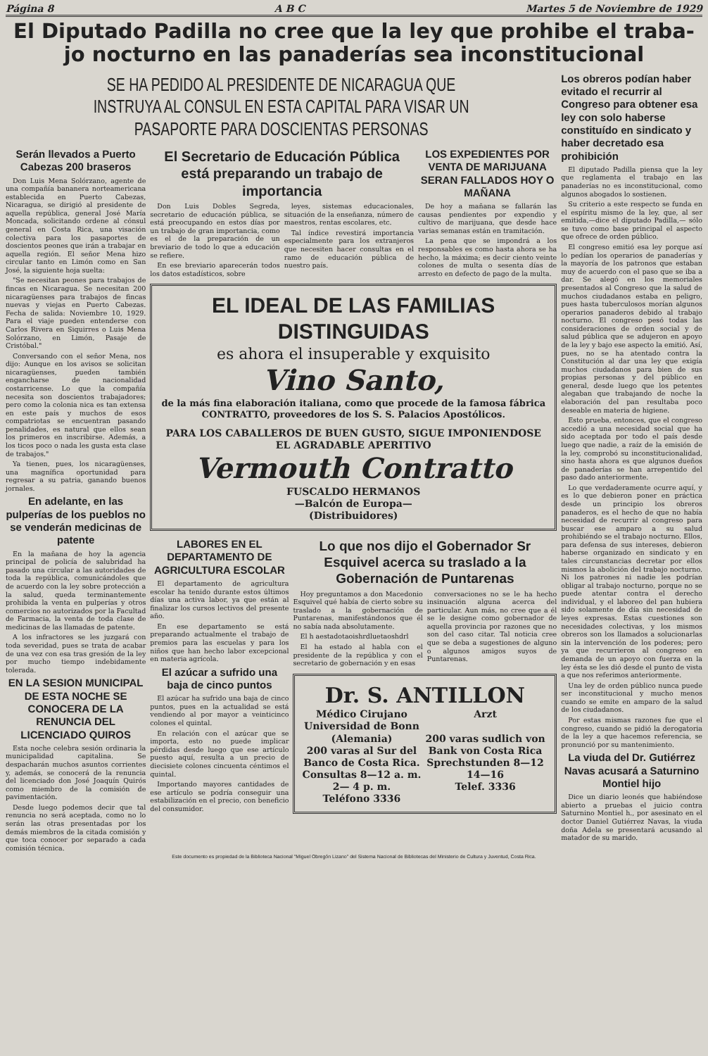Página 8 A B C Martes 5 de Noviembre de 1929
El Diputado Padilla no cree que la ley que prohibe el traba-jo nocturno en las panaderías sea inconstitucional
SE HA PEDIDO AL PRESIDENTE DE NICARAGUA QUE INSTRUYA AL CONSUL EN ESTA CAPITAL PARA VISAR UN PASAPORTE PARA DOSCIENTAS PERSONAS
Serán llevados a Puerto Cabezas 200 braseros
Don Luis Mena Solórzano, agente de una compañía bananera norteamericana establecida en Puerto Cabezas, Nicaragua, se dirigió al presidente de aquella república, general José María Moncada, solicitando ordene al cónsul general en Costa Rica, una visación colectiva para los pasaportes de doscientos peones que irán a trabajar en aquella región. El señor Mena hizo circular tanto en Limón como en San José, la siguiente hoja suelta:
"Se necesitan peones para trabajos de fincas en Nicaragua. Se necesitan 200 nicaragüenses para trabajos de fincas nuevas y viejas en Puerto Cabezas. Fecha de salida: Noviembre 10, 1929. Para el viaje pueden entenderse con Carlos Rivera en Siquirres o Luis Mena Solórzano, en Limón, Pasaje de Cristóbal."
Conversando con el señor Mena, nos dijo: Aunque en los avisos se solicitan nicaragüenses, pueden también engancharse de nacionalidad costarricense. Lo que la compañía necesita son doscientos trabajadores; pero como la colonia nica es tan extensa en este país y muchos de esos compatriotas se encuentran pasando penalidades, es natural que ellos sean los primeros en inscribirse. Además, a los ticos poco o nada les gusta esta clase de trabajos."
Ya tienen, pues, los nicaragüenses, una magnífica oportunidad para regresar a su patria, ganando buenos jornales.
En adelante, en las pulperías de los pueblos no se venderán medicinas de patente
En la mañana de hoy la agencia principal de policía de salubridad ha pasado una circular a las autoridades de toda la república, comunicándoles que de acuerdo con la ley sobre protección a la salud, queda terminantemente prohibida la venta en pulperías y otros comercios no autorizados por la Facultad de Farmacia, la venta de toda clase de medicinas de las llamadas de patente.
A los infractores se les juzgará con toda severidad, pues se trata de acabar de una vez con esa tras gresión de la ley por mucho tiempo indebidamente tolerada.
EN LA SESION MUNICIPAL DE ESTA NOCHE SE CONOCERA DE LA RENUNCIA DEL LICENCIADO QUIROS
Esta noche celebra sesión ordinaria la municipalidad capitalina. Se despacharán muchos asuntos corrientes y, además, se conocerá de la renuncia del licenciado don José Joaquín Quirós como miembro de la comisión de pavimentación.
Desde luego podemos decir que tal renuncia no será aceptada, como no lo serán las otras presentadas por los demás miembros de la citada comisión y que toca conocer por separado a cada comisión técnica.
El Secretario de Educación Pública está preparando un trabajo de importancia
Don Luis Dobles Segreda, secretario de educación pública, se está preocupando en estos días por un trabajo de gran importancia, como es el de la preparación de un breviario de todo lo que a educación se refiere.
En ese breviario aparecerán todos los datos estadísticos, sobre
leyes, sistemas educacionales, situación de la enseñanza, número de maestros, rentas escolares, etc.
Tal índice revestirá importancia especialmente para los extranjeros que necesiten hacer consultas en el ramo de educación pública de nuestro país.
LOS EXPEDIENTES POR VENTA DE MARIJUANA SERAN FALLADOS HOY O MAÑANA
De hoy a mañana se fallarán las causas pendientes por expendio y cultivo de marijuana, que desde hace varias semanas están en tramitación.
La pena que se impondrá a los responsables es como hasta ahora se ha hecho, la máxima; es decir ciento veinte colones de multa o sesenta días de arresto en defecto de pago de la multa.
EL IDEAL DE LAS FAMILIAS DISTINGUIDAS
es ahora el insuperable y exquisito
Vino Santo,
de la más fina elaboración italiana, como que procede de la famosa fábrica CONTRATTO, proveedores de los S. S. Palacios Apostólicos.
PARA LOS CABALLEROS DE BUEN GUSTO, SIGUE IMPONIENDOSE EL AGRADABLE APERITIVO
Vermouth Contratto
FUSCALDO HERMANOS
—Balcón de Europa—
(Distribuidores)
LABORES EN EL DEPARTAMENTO DE AGRICULTURA ESCOLAR
El departamento de agricultura escolar ha tenido durante estos últimos días una activa labor, ya que están al finalizar los cursos lectivos del presente año.
En ese departamento se está preparando actualmente el trabajo de premios para las escuelas y para los niños que han hecho labor excepcional en materia agrícola.
El azúcar a sufrido una baja de cinco puntos
El azúcar ha sufrido una baja de cinco puntos, pues en la actualidad se está vendiendo al por mayor a veinticinco colones el quintal.
En relación con el azúcar que se importa, esto no puede implicar pérdidas desde luego que ese artículo puesto aquí, resulta a un precio de diecisiete colones cincuenta céntimos el quintal.
Importando mayores cantidades de ese artículo se podría conseguir una estabilización en el precio, con beneficio del consumidor.
Lo que nos dijo el Gobernador Sr Esquivel acerca su traslado a la Gobernación de Puntarenas
Hoy preguntamos a don Macedonio Esquivel qué había de cierto sobre su traslado a la gobernación de Puntarenas, manifestándonos que él no sabía nada absolutamente.
El h aestadotaoishrdluetaoshdrl
El ha estado al habla con el presidente de la república y con el secretario de gobernación y en esas
conversaciones no se le ha hecho insinuación alguna acerca del particular. Aun más, no cree que a él se le designe como gobernador de aquella provincia por razones que no son del caso citar. Tal noticia cree que se deba a sugestiones de alguno o algunos amigos suyos de Puntarenas.
Dr. S. ANTILLON
Médico Cirujano
Universidad de Bonn
(Alemania)
200 varas al Sur del
Banco de Costa Rica.
Consultas 8—12 a. m.
2— 4 p. m.
Teléfono 3336
Arzt
200 varas sudlich von
Bank von Costa Rica
Sprechstunden 8—12
14—16
Telef. 3336
Los obreros podían haber evitado el recurrir al Congreso para obtener esa ley con solo haberse constituído en sindicato y haber decretado esa prohibición
El diputado Padilla piensa que la ley que reglamenta el trabajo en las panaderías no es inconstitucional, como algunos abogados lo sostienen.
Su criterio a este respecto se funda en el espíritu mismo de la ley, que, al ser emitida,—dice el diputado Padilla,— sólo se tuvo como base principal el aspecto que ofrece de orden público.
El congreso emitió esa ley porque así lo pedían los operarios de panaderías y la mayoría de los patronos que estaban muy de acuerdo con el paso que se iba a dar. Se alegó en los memoriales presentados al Congreso que la salud de muchos ciudadanos estaba en peligro, pues hasta tuberculosos morían algunos operarios panaderos debido al trabajo nocturno. El congreso pesó todas las consideraciones de orden social y de salud pública que se adujeron en apoyo de la ley y bajo ese aspecto la emitió. Así, pues, no se ha atentado contra la Constitución al dar una ley que exigía muchos ciudadanos para bien de sus propias personas y del público en general, desde luego que los petentes alegaban que trabajando de noche la elaboración del pan resultaba poco deseable en materia de higiene.
Esto prueba, entonces, que el congreso accedió a una necesidad social que ha sido aceptada por todo el país desde luego que nadie, a raíz de la emisión de la ley, comprobó su inconstitucionalidad, sino hasta ahora es que algunos dueños de panaderías se han arrepentido del paso dado anteriormente.
Lo que verdaderamente ocurre aquí, y es lo que debieron poner en práctica desde un principio los obreros panaderos, es el hecho de que no había necesidad de recurrir al congreso para buscar ese amparo a su salud prohibiéndo se el trabajo nocturno. Ellos, para defensa de sus intereses, debieron haberse organizado en sindicato y en tales circunstancias decretar por ellos mismos la abolición del trabajo nocturno. Ni los patrones ni nadie les podrían obligar al trabajo nocturno, porque no se puede atentar contra el derecho individual, y el laboreo del pan hubiera sido solamente de día sin necesidad de leyes expresas. Estas cuestiones son necesidades colectivas, y los mismos obreros son los llamados a solucionarlas sin la intervención de los poderes; pero ya que recurrieron al congreso en demanda de un apoyo con fuerza en la ley ésta se les dió desde el punto de vista a que nos referimos anteriormente.
Una ley de orden público nunca puede ser inconstitucional y mucho menos cuando se emite en amparo de la salud de los ciudadanos.
Por estas mismas razones fue que el congreso, cuando se pidió la derogatoria de la ley a que hacemos referencia, se pronunció por su mantenimiento.
La viuda del Dr. Gutiérrez Navas acusará a Saturnino Montiel hijo
Dice un diario leonés que habiéndose abierto a pruebas el juicio contra Saturnino Montiel h., por asesinato en el doctor Daniel Gutiérrez Navas, la viuda doña Adela se presentará acusando al matador de su marido.
Este documento es propiedad de la Biblioteca Nacional "Miguel Obregón Lizano" del Sistema Nacional de Bibliotecas del Ministerio de Cultura y Juventud, Costa Rica.